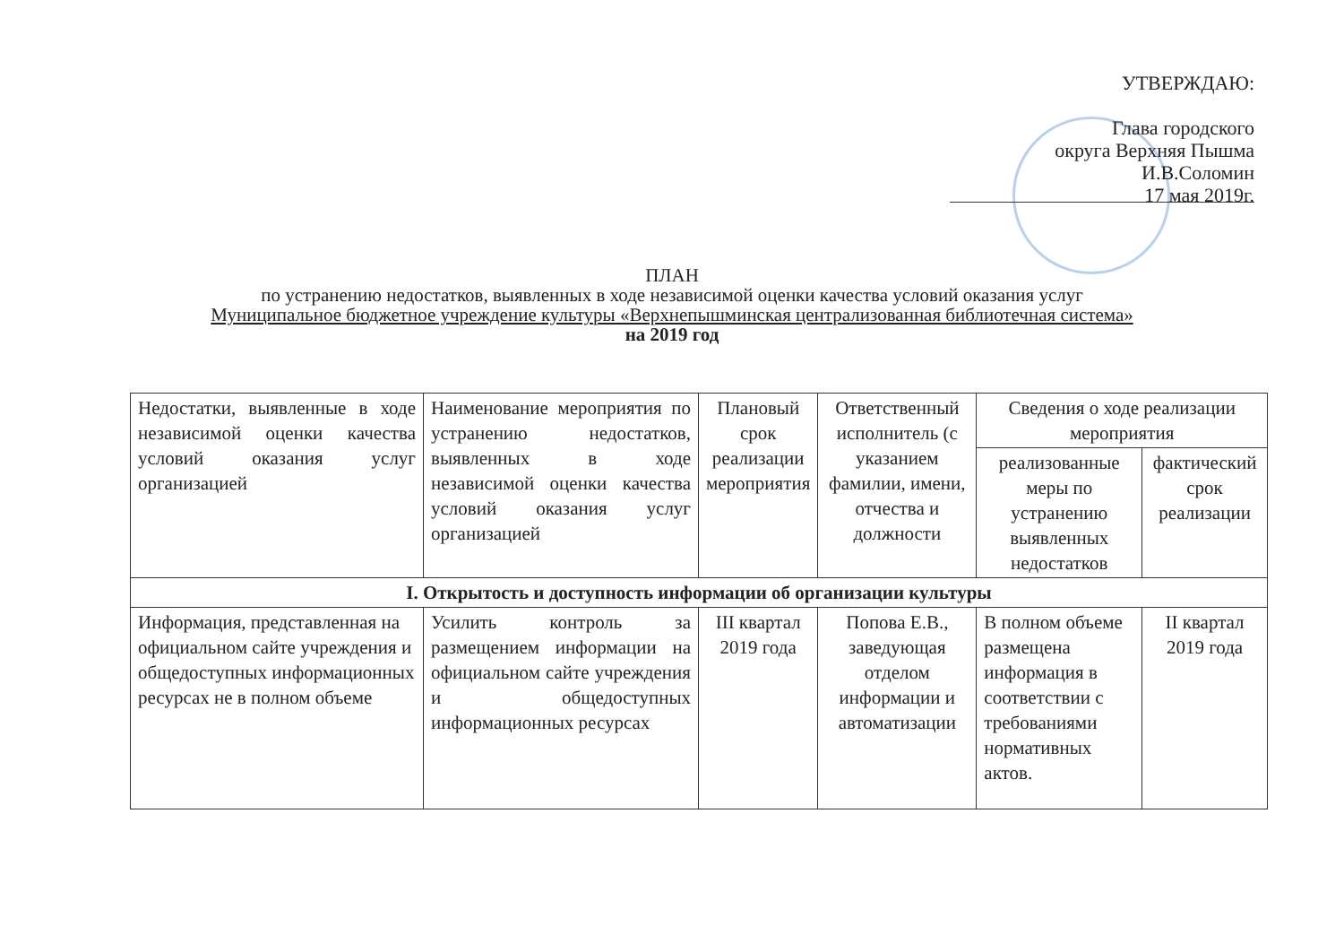УТВЕРЖДАЮ:
Глава городского
округа Верхняя Пышма
И.В.Соломин
17 мая 2019г.
ПЛАН
по устранению недостатков, выявленных в ходе независимой оценки качества условий оказания услуг
Муниципальное бюджетное учреждение культуры «Верхнепышминская централизованная библиотечная система»
на 2019 год
| Недостатки, выявленные в ходе независимой оценки качества условий оказания услуг организацией | Наименование мероприятия по устранению недостатков, выявленных в ходе независимой оценки качества условий оказания услуг организацией | Плановый срок реализации мероприятия | Ответственный исполнитель (с указанием фамилии, имени, отчества и должности | Сведения о ходе реализации мероприятия | |
| --- | --- | --- | --- | --- | --- |
| | | | | реализованные меры по устранению выявленных недостатков | фактический срок реализации |
| I. Открытость и доступность информации об организации культуры | | | | | |
| Информация, представленная на официальном сайте учреждения и общедоступных информационных ресурсах не в полном объеме | Усилить контроль за размещением информации на официальном сайте учреждения и общедоступных информационных ресурсах | III квартал 2019 года | Попова Е.В., заведующая отделом информации и автоматизации | В полном объеме размещена информация в соответствии с требованиями нормативных актов. | II квартал 2019 года |